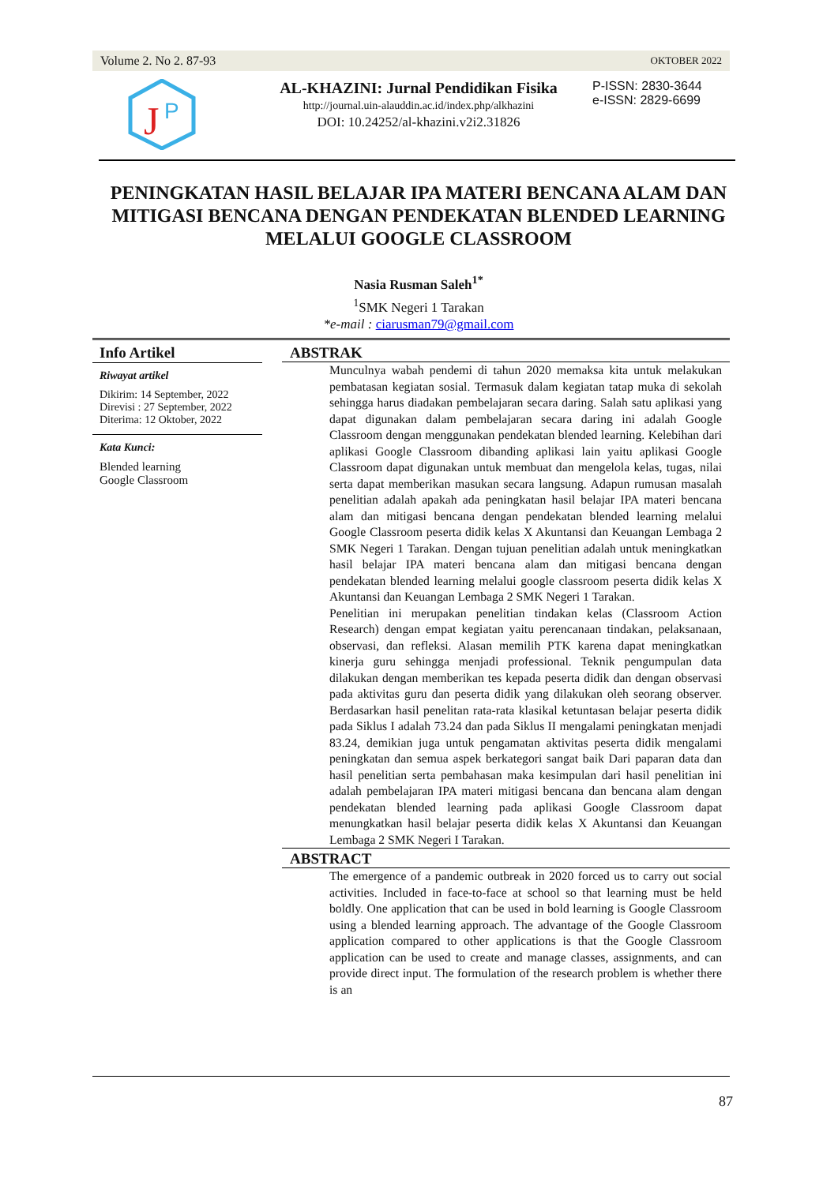Volume 2. No 2. 87-93 OKTOBER 2022
J
P
AL-KHAZINI: Jurnal Pendidikan Fisika
http://journal.uin-alauddin.ac.id/index.php/alkhazini
DOI: 10.24252/al-khazini.v2i2.31826
P-ISSN: 2830-3644
e-ISSN: 2829-6699
PENINGKATAN HASIL BELAJAR IPA MATERI BENCANA ALAM DAN MITIGASI BENCANA DENGAN PENDEKATAN BLENDED LEARNING MELALUI GOOGLE CLASSROOM
Nasia Rusman Saleh<sup>1*</sup>
<sup>1</sup> SMK Negeri 1 Tarakan
*e-mail : ciarusman79@gmail.com
Info Artikel
Riwayat artikel
Dikirim: 14 September, 2022
Direvisi : 27 September, 2022
Diterima: 12 Oktober, 2022
Kata Kunci:
Blended learning
Google Classroom
ABSTRAK
Munculnya wabah pendemi di tahun 2020 memaksa kita untuk melakukan pembatasan kegiatan sosial. Termasuk dalam kegiatan tatap muka di sekolah sehingga harus diadakan pembelajaran secara daring. Salah satu aplikasi yang dapat digunakan dalam pembelajaran secara daring ini adalah Google Classroom dengan menggunakan pendekatan blended learning. Kelebihan dari aplikasi Google Classroom dibanding aplikasi lain yaitu aplikasi Google Classroom dapat digunakan untuk membuat dan mengelola kelas, tugas, nilai serta dapat memberikan masukan secara langsung. Adapun rumusan masalah penelitian adalah apakah ada peningkatan hasil belajar IPA materi bencana alam dan mitigasi bencana dengan pendekatan blended learning melalui Google Classroom peserta didik kelas X Akuntansi dan Keuangan Lembaga 2 SMK Negeri 1 Tarakan. Dengan tujuan penelitian adalah untuk meningkatkan hasil belajar IPA materi bencana alam dan mitigasi bencana dengan pendekatan blended learning melalui google classroom peserta didik kelas X Akuntansi dan Keuangan Lembaga 2 SMK Negeri 1 Tarakan.
Penelitian ini merupakan penelitian tindakan kelas (Classroom Action Research) dengan empat kegiatan yaitu perencanaan tindakan, pelaksanaan, observasi, dan refleksi. Alasan memilih PTK karena dapat meningkatkan kinerja guru sehingga menjadi professional. Teknik pengumpulan data dilakukan dengan memberikan tes kepada peserta didik dan dengan observasi pada aktivitas guru dan peserta didik yang dilakukan oleh seorang observer. Berdasarkan hasil penelitan rata-rata klasikal ketuntasan belajar peserta didik pada Siklus I adalah 73.24 dan pada Siklus II mengalami peningkatan menjadi 83.24, demikian juga untuk pengamatan aktivitas peserta didik mengalami peningkatan dan semua aspek berkategori sangat baik Dari paparan data dan hasil penelitian serta pembahasan maka kesimpulan dari hasil penelitian ini adalah pembelajaran IPA materi mitigasi bencana dan bencana alam dengan pendekatan blended learning pada aplikasi Google Classroom dapat menungkatkan hasil belajar peserta didik kelas X Akuntansi dan Keuangan Lembaga 2 SMK Negeri I Tarakan.
ABSTRACT
The emergence of a pandemic outbreak in 2020 forced us to carry out social activities. Included in face-to-face at school so that learning must be held boldly. One application that can be used in bold learning is Google Classroom using a blended learning approach. The advantage of the Google Classroom application compared to other applications is that the Google Classroom application can be used to create and manage classes, assignments, and can provide direct input. The formulation of the research problem is whether there is an
87